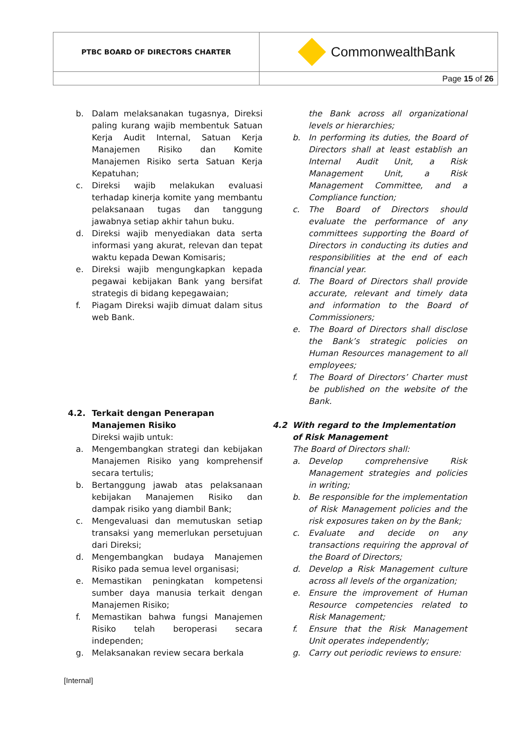| PTBC BOARD OF DIRECTORS CHARTER | CommonwealthBank |
| | Page 15 of 26 |
b. Dalam melaksanakan tugasnya, Direksi paling kurang wajib membentuk Satuan Kerja Audit Internal, Satuan Kerja Manajemen Risiko dan Komite Manajemen Risiko serta Satuan Kerja Kepatuhan;
c. Direksi wajib melakukan evaluasi terhadap kinerja komite yang membantu pelaksanaan tugas dan tanggung jawabnya setiap akhir tahun buku.
d. Direksi wajib menyediakan data serta informasi yang akurat, relevan dan tepat waktu kepada Dewan Komisaris;
e. Direksi wajib mengungkapkan kepada pegawai kebijakan Bank yang bersifat strategis di bidang kepegawaian;
f. Piagam Direksi wajib dimuat dalam situs web Bank.
4.2. Terkait dengan Penerapan Manajemen Risiko
Direksi wajib untuk:
a. Mengembangkan strategi dan kebijakan Manajemen Risiko yang komprehensif secara tertulis;
b. Bertanggung jawab atas pelaksanaan kebijakan Manajemen Risiko dan dampak risiko yang diambil Bank;
c. Mengevaluasi dan memutuskan setiap transaksi yang memerlukan persetujuan dari Direksi;
d. Mengembangkan budaya Manajemen Risiko pada semua level organisasi;
e. Memastikan peningkatan kompetensi sumber daya manusia terkait dengan Manajemen Risiko;
f. Memastikan bahwa fungsi Manajemen Risiko telah beroperasi secara independen;
g. Melaksanakan review secara berkala
the Bank across all organizational levels or hierarchies;
b. In performing its duties, the Board of Directors shall at least establish an Internal Audit Unit, a Risk Management Unit, a Risk Management Committee, and a Compliance function;
c. The Board of Directors should evaluate the performance of any committees supporting the Board of Directors in conducting its duties and responsibilities at the end of each financial year.
d. The Board of Directors shall provide accurate, relevant and timely data and information to the Board of Commissioners;
e. The Board of Directors shall disclose the Bank’s strategic policies on Human Resources management to all employees;
f. The Board of Directors’ Charter must be published on the website of the Bank.
4.2 With regard to the Implementation of Risk Management
The Board of Directors shall:
a. Develop comprehensive Risk Management strategies and policies in writing;
b. Be responsible for the implementation of Risk Management policies and the risk exposures taken on by the Bank;
c. Evaluate and decide on any transactions requiring the approval of the Board of Directors;
d. Develop a Risk Management culture across all levels of the organization;
e. Ensure the improvement of Human Resource competencies related to Risk Management;
f. Ensure that the Risk Management Unit operates independently;
g. Carry out periodic reviews to ensure:
[Internal]